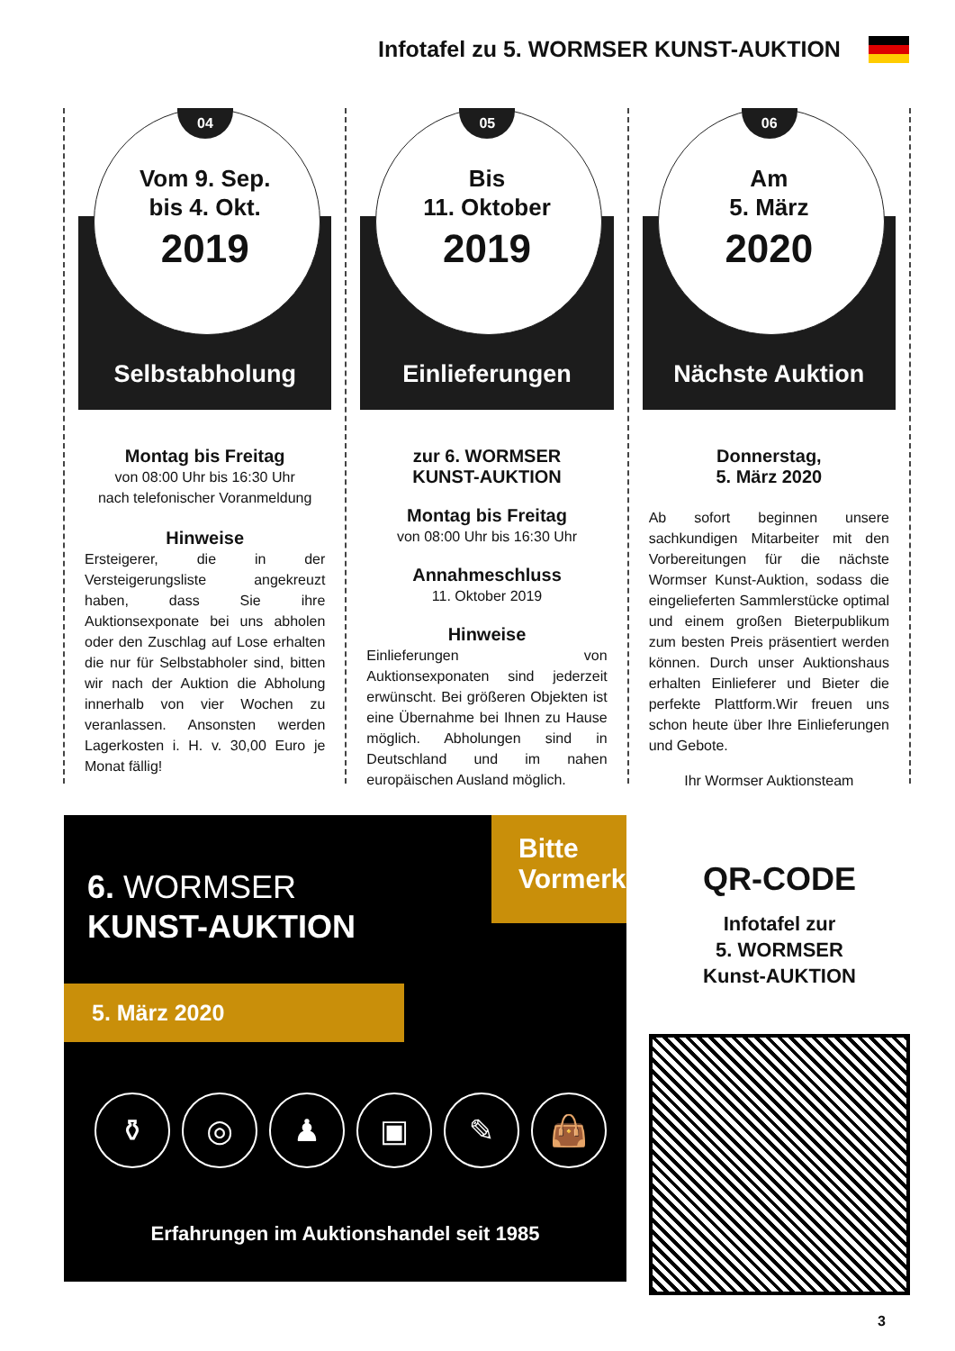Infotafel zu 5. WORMSER KUNST-AUKTION
04
Vom 9. Sep.
bis 4. Okt.
2019
Selbstabholung
Montag bis Freitag
von 08:00 Uhr bis 16:30 Uhr
nach telefonischer Voranmeldung
Hinweise
Ersteigerer, die in der Versteigerungsliste angekreuzt haben, dass Sie ihre Auktionsexponate bei uns abholen oder den Zuschlag auf Lose erhalten die nur für Selbstabholer sind, bitten wir nach der Auktion die Abholung innerhalb von vier Wochen zu veranlassen. Ansonsten werden Lagerkosten i. H. v. 30,00 Euro je Monat fällig!
05
Bis
11. Oktober
2019
Einlieferungen
zur 6. WORMSER
KUNST-AUKTION
Montag bis Freitag
von 08:00 Uhr bis 16:30 Uhr
Annahmeschluss
11. Oktober 2019
Hinweise
Einlieferungen von Auktionsexponaten sind jederzeit erwünscht. Bei größeren Objekten ist eine Übernahme bei Ihnen zu Hause möglich. Abholungen sind in Deutschland und im nahen europäischen Ausland möglich.
06
Am
5. März
2020
Nächste Auktion
Donnerstag,
5. März 2020
Ab sofort beginnen unsere sachkundigen Mitarbeiter mit den Vorbereitungen für die nächste Wormser Kunst-Auktion, sodass die eingelieferten Sammlerstücke optimal und einem großen Bieterpublikum zum besten Preis präsentiert werden können. Durch unser Auktionshaus erhalten Einlieferer und Bieter die perfekte Plattform.Wir freuen uns schon heute über Ihre Einlieferungen und Gebote.
Ihr Wormser Auktionsteam
Bitte
Vormerken
6. WORMSER
KUNST-AUKTION
5. März 2020
⚱ ◎ ♟ ▣ ✎ 👜
Erfahrungen im Auktionshandel seit 1985
QR-CODE
Infotafel zur
5. WORMSER
Kunst-AUKTION
3